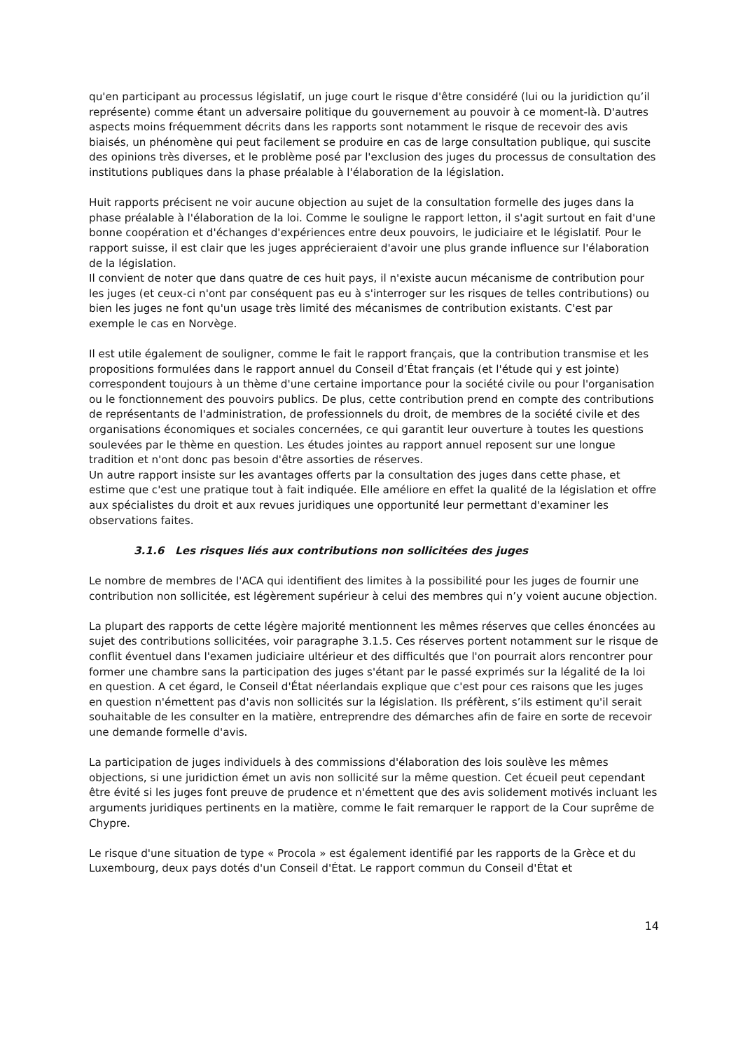qu'en participant au processus législatif, un juge court le risque d'être considéré (lui ou la juridiction qu’il représente) comme étant un adversaire politique du gouvernement au pouvoir à ce moment-là. D'autres aspects moins fréquemment décrits dans les rapports sont notamment le risque de recevoir des avis biaisés, un phénomène qui peut facilement se produire en cas de large consultation publique, qui suscite des opinions très diverses, et le problème posé par l'exclusion des juges du processus de consultation des institutions publiques dans la phase préalable à l'élaboration de la législation.
Huit rapports précisent ne voir aucune objection au sujet de la consultation formelle des juges dans la phase préalable à l'élaboration de la loi. Comme le souligne le rapport letton, il s'agit surtout en fait d'une bonne coopération et d'échanges d'expériences entre deux pouvoirs, le judiciaire et le législatif. Pour le rapport suisse, il est clair que les juges apprécieraient d'avoir une plus grande influence sur l'élaboration de la législation.
Il convient de noter que dans quatre de ces huit pays, il n'existe aucun mécanisme de contribution pour les juges (et ceux-ci n'ont par conséquent pas eu à s'interroger sur les risques de telles contributions) ou bien les juges ne font qu'un usage très limité des mécanismes de contribution existants. C'est par exemple le cas en Norvège.
Il est utile également de souligner, comme le fait le rapport français, que la contribution transmise et les propositions formulées dans le rapport annuel du Conseil d’État français (et l'étude qui y est jointe) correspondent toujours à un thème d'une certaine importance pour la société civile ou pour l'organisation ou le fonctionnement des pouvoirs publics. De plus, cette contribution prend en compte des contributions de représentants de l'administration, de professionnels du droit, de membres de la société civile et des organisations économiques et sociales concernées, ce qui garantit leur ouverture à toutes les questions soulevées par le thème en question. Les études jointes au rapport annuel reposent sur une longue tradition et n'ont donc pas besoin d'être assorties de réserves.
Un autre rapport insiste sur les avantages offerts par la consultation des juges dans cette phase, et estime que c'est une pratique tout à fait indiquée. Elle améliore en effet la qualité de la législation et offre aux spécialistes du droit et aux revues juridiques une opportunité leur permettant d'examiner les observations faites.
3.1.6 Les risques liés aux contributions non sollicitées des juges
Le nombre de membres de l'ACA qui identifient des limites à la possibilité pour les juges de fournir une contribution non sollicitée, est légèrement supérieur à celui des membres qui n’y voient aucune objection.
La plupart des rapports de cette légère majorité mentionnent les mêmes réserves que celles énoncées au sujet des contributions sollicitées, voir paragraphe 3.1.5. Ces réserves portent notamment sur le risque de conflit éventuel dans l'examen judiciaire ultérieur et des difficultés que l'on pourrait alors rencontrer pour former une chambre sans la participation des juges s'étant par le passé exprimés sur la légalité de la loi en question. A cet égard, le Conseil d'État néerlandais explique que c'est pour ces raisons que les juges en question n'émettent pas d'avis non sollicités sur la législation. Ils préfèrent, s’ils estiment qu'il serait souhaitable de les consulter en la matière, entreprendre des démarches afin de faire en sorte de recevoir une demande formelle d'avis.
La participation de juges individuels à des commissions d'élaboration des lois soulève les mêmes objections, si une juridiction émet un avis non sollicité sur la même question. Cet écueil peut cependant être évité si les juges font preuve de prudence et n'émettent que des avis solidement motivés incluant les arguments juridiques pertinents en la matière, comme le fait remarquer le rapport de la Cour suprême de Chypre.
Le risque d'une situation de type « Procola » est également identifié par les rapports de la Grèce et du Luxembourg, deux pays dotés d'un Conseil d'État. Le rapport commun du Conseil d'État et
14